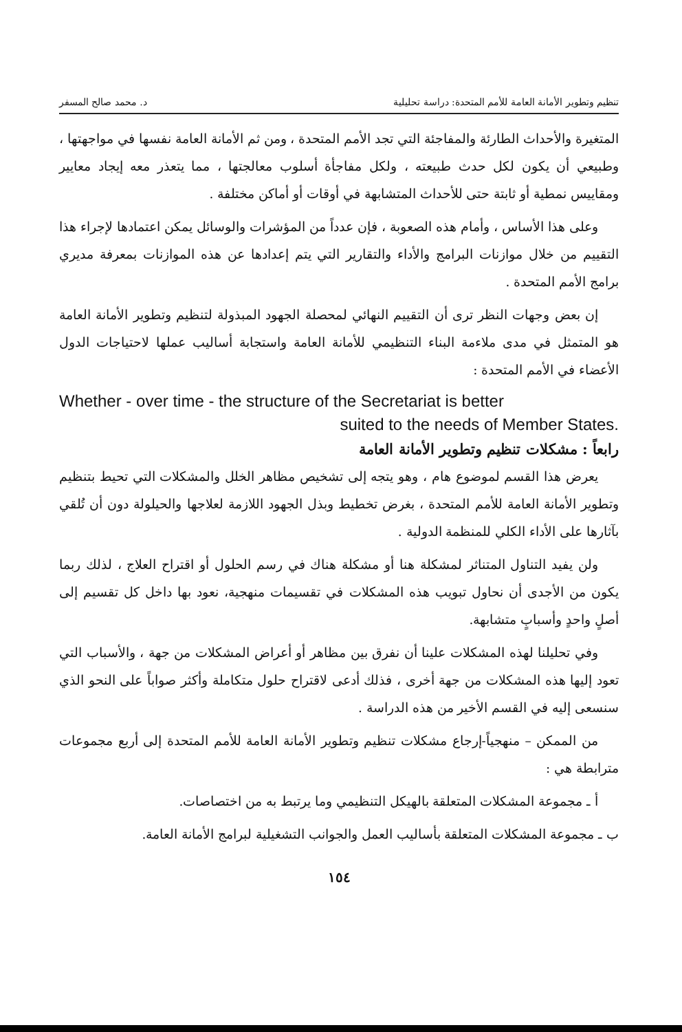تنظيم وتطوير الأمانة العامة للأمم المتحدة: دراسة تحليلية د. محمد صالح المسفر
المتغيرة والأحداث الطارئة والمفاجئة التي تجد الأمم المتحدة ، ومن ثم الأمانة العامة نفسها في مواجهتها ، وطبيعي أن يكون لكل حدث طبيعته ، ولكل مفاجأة أسلوب معالجتها ، مما يتعذر معه إيجاد معايير ومقاييس نمطية أو ثابتة حتى للأحداث المتشابهة في أوقات أو أماكن مختلفة .
وعلى هذا الأساس ، وأمام هذه الصعوبة ، فإن عدداً من المؤشرات والوسائل يمكن اعتمادها لإجراء هذا التقييم من خلال موازنات البرامج والأداء والتقارير التي يتم إعدادها عن هذه الموازنات بمعرفة مديري برامج الأمم المتحدة .
إن بعض وجهات النظر ترى أن التقييم النهائي لمحصلة الجهود المبذولة لتنظيم وتطوير الأمانة العامة هو المتمثل في مدى ملاءمة البناء التنظيمي للأمانة العامة واستجابة أساليب عملها لاحتياجات الدول الأعضاء في الأمم المتحدة :
Whether - over time - the structure of the Secretariat is better
suited to the needs of Member States.
رابعاً : مشكلات تنظيم وتطوير الأمانة العامة
يعرض هذا القسم لموضوع هام ، وهو يتجه إلى تشخيص مظاهر الخلل والمشكلات التي تحيط بتنظيم وتطوير الأمانة العامة للأمم المتحدة ، بغرض تخطيط وبذل الجهود اللازمة لعلاجها والحيلولة دون أن تُلقي بآثارها على الأداء الكلي للمنظمة الدولية .
ولن يفيد التناول المتناثر لمشكلة هنا أو مشكلة هناك في رسم الحلول أو اقتراح العلاج ، لذلك ربما يكون من الأجدى أن نحاول تبويب هذه المشكلات في تقسيمات منهجية، نعود بها داخل كل تقسيم إلى أصلٍ واحدٍ وأسبابٍ متشابهة.
وفي تحليلنا لهذه المشكلات علينا أن نفرق بين مظاهر أو أعراض المشكلات من جهة ، والأسباب التي تعود إليها هذه المشكلات من جهة أخرى ، فذلك أدعى لاقتراح حلول متكاملة وأكثر صواباً على النحو الذي سنسعى إليه في القسم الأخير من هذه الدراسة .
من الممكن – منهجياً-إرجاع مشكلات تنظيم وتطوير الأمانة العامة للأمم المتحدة إلى أربع مجموعات مترابطة هي :
أ ـ مجموعة المشكلات المتعلقة بالهيكل التنظيمي وما يرتبط به من اختصاصات.
ب ـ مجموعة المشكلات المتعلقة بأساليب العمل والجوانب التشغيلية لبرامج الأمانة العامة.
١٥٤